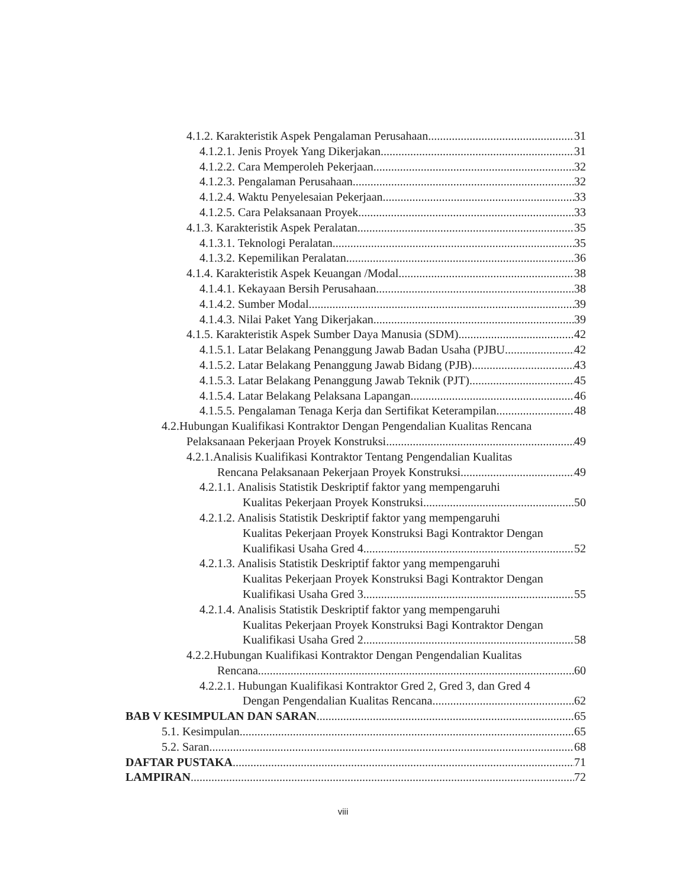4.1.2. Karakteristik Aspek Pengalaman Perusahaan 31
4.1.2.1. Jenis Proyek Yang Dikerjakan 31
4.1.2.2. Cara Memperoleh Pekerjaan 32
4.1.2.3. Pengalaman Perusahaan 32
4.1.2.4. Waktu Penyelesaian Pekerjaan 33
4.1.2.5. Cara Pelaksanaan Proyek 33
4.1.3. Karakteristik Aspek Peralatan 35
4.1.3.1. Teknologi Peralatan 35
4.1.3.2. Kepemilikan Peralatan 36
4.1.4. Karakteristik Aspek Keuangan /Modal 38
4.1.4.1. Kekayaan Bersih Perusahaan 38
4.1.4.2. Sumber Modal 39
4.1.4.3. Nilai Paket Yang Dikerjakan 39
4.1.5. Karakteristik Aspek Sumber Daya Manusia (SDM) 42
4.1.5.1. Latar Belakang Penanggung Jawab Badan Usaha (PJBU 42
4.1.5.2. Latar Belakang Penanggung Jawab Bidang (PJB) 43
4.1.5.3. Latar Belakang Penanggung Jawab Teknik (PJT) 45
4.1.5.4. Latar Belakang Pelaksana Lapangan 46
4.1.5.5. Pengalaman Tenaga Kerja dan Sertifikat Keterampilan 48
4.2.Hubungan Kualifikasi Kontraktor Dengan Pengendalian Kualitas Rencana
Pelaksanaan Pekerjaan Proyek Konstruksi 49
4.2.1.Analisis Kualifikasi Kontraktor Tentang Pengendalian Kualitas
Rencana Pelaksanaan Pekerjaan Proyek Konstruksi 49
4.2.1.1. Analisis Statistik Deskriptif faktor yang mempengaruhi
Kualitas Pekerjaan Proyek Konstruksi 50
4.2.1.2. Analisis Statistik Deskriptif faktor yang mempengaruhi
Kualitas Pekerjaan Proyek Konstruksi Bagi Kontraktor Dengan
Kualifikasi Usaha Gred 4 52
4.2.1.3. Analisis Statistik Deskriptif faktor yang mempengaruhi
Kualitas Pekerjaan Proyek Konstruksi Bagi Kontraktor Dengan
Kualifikasi Usaha Gred 3 55
4.2.1.4. Analisis Statistik Deskriptif faktor yang mempengaruhi
Kualitas Pekerjaan Proyek Konstruksi Bagi Kontraktor Dengan
Kualifikasi Usaha Gred 2 58
4.2.2.Hubungan Kualifikasi Kontraktor Dengan Pengendalian Kualitas
Rencana 60
4.2.2.1. Hubungan Kualifikasi Kontraktor Gred 2, Gred 3, dan Gred 4
Dengan Pengendalian Kualitas Rencana 62
BAB V KESIMPULAN DAN SARAN 65
5.1. Kesimpulan 65
5.2. Saran 68
DAFTAR PUSTAKA 71
LAMPIRAN 72
viii